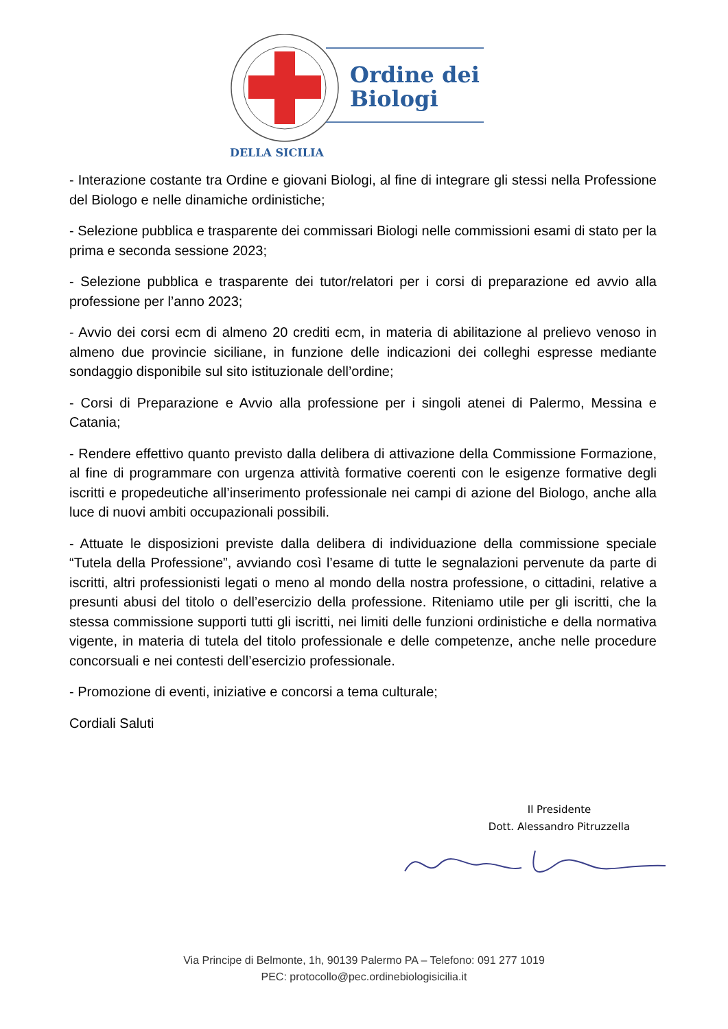Ordine dei
Biologi
DELLA SICILIA
- Interazione costante tra Ordine e giovani Biologi, al fine di integrare gli stessi nella Professione del Biologo e nelle dinamiche ordinistiche;
- Selezione pubblica e trasparente dei commissari Biologi nelle commissioni esami di stato per la prima e seconda sessione 2023;
- Selezione pubblica e trasparente dei tutor/relatori per i corsi di preparazione ed avvio alla professione per l’anno 2023;
- Avvio dei corsi ecm di almeno 20 crediti ecm, in materia di abilitazione al prelievo venoso in almeno due provincie siciliane, in funzione delle indicazioni dei colleghi espresse mediante sondaggio disponibile sul sito istituzionale dell’ordine;
- Corsi di Preparazione e Avvio alla professione per i singoli atenei di Palermo, Messina e Catania;
- Rendere effettivo quanto previsto dalla delibera di attivazione della Commissione Formazione, al fine di programmare con urgenza attività formative coerenti con le esigenze formative degli iscritti e propedeutiche all’inserimento professionale nei campi di azione del Biologo, anche alla luce di nuovi ambiti occupazionali possibili.
- Attuate le disposizioni previste dalla delibera di individuazione della commissione speciale “Tutela della Professione”, avviando così l’esame di tutte le segnalazioni pervenute da parte di iscritti, altri professionisti legati o meno al mondo della nostra professione, o cittadini, relative a presunti abusi del titolo o dell’esercizio della professione. Riteniamo utile per gli iscritti, che la stessa commissione supporti tutti gli iscritti, nei limiti delle funzioni ordinistiche e della normativa vigente, in materia di tutela del titolo professionale e delle competenze, anche nelle procedure concorsuali e nei contesti dell’esercizio professionale.
- Promozione di eventi, iniziative e concorsi a tema culturale;
Cordiali Saluti
Il Presidente
Dott. Alessandro Pitruzzella
Via Principe di Belmonte, 1h, 90139 Palermo PA – Telefono: 091 277 1019
PEC: protocollo@pec.ordinebiologisicilia.it